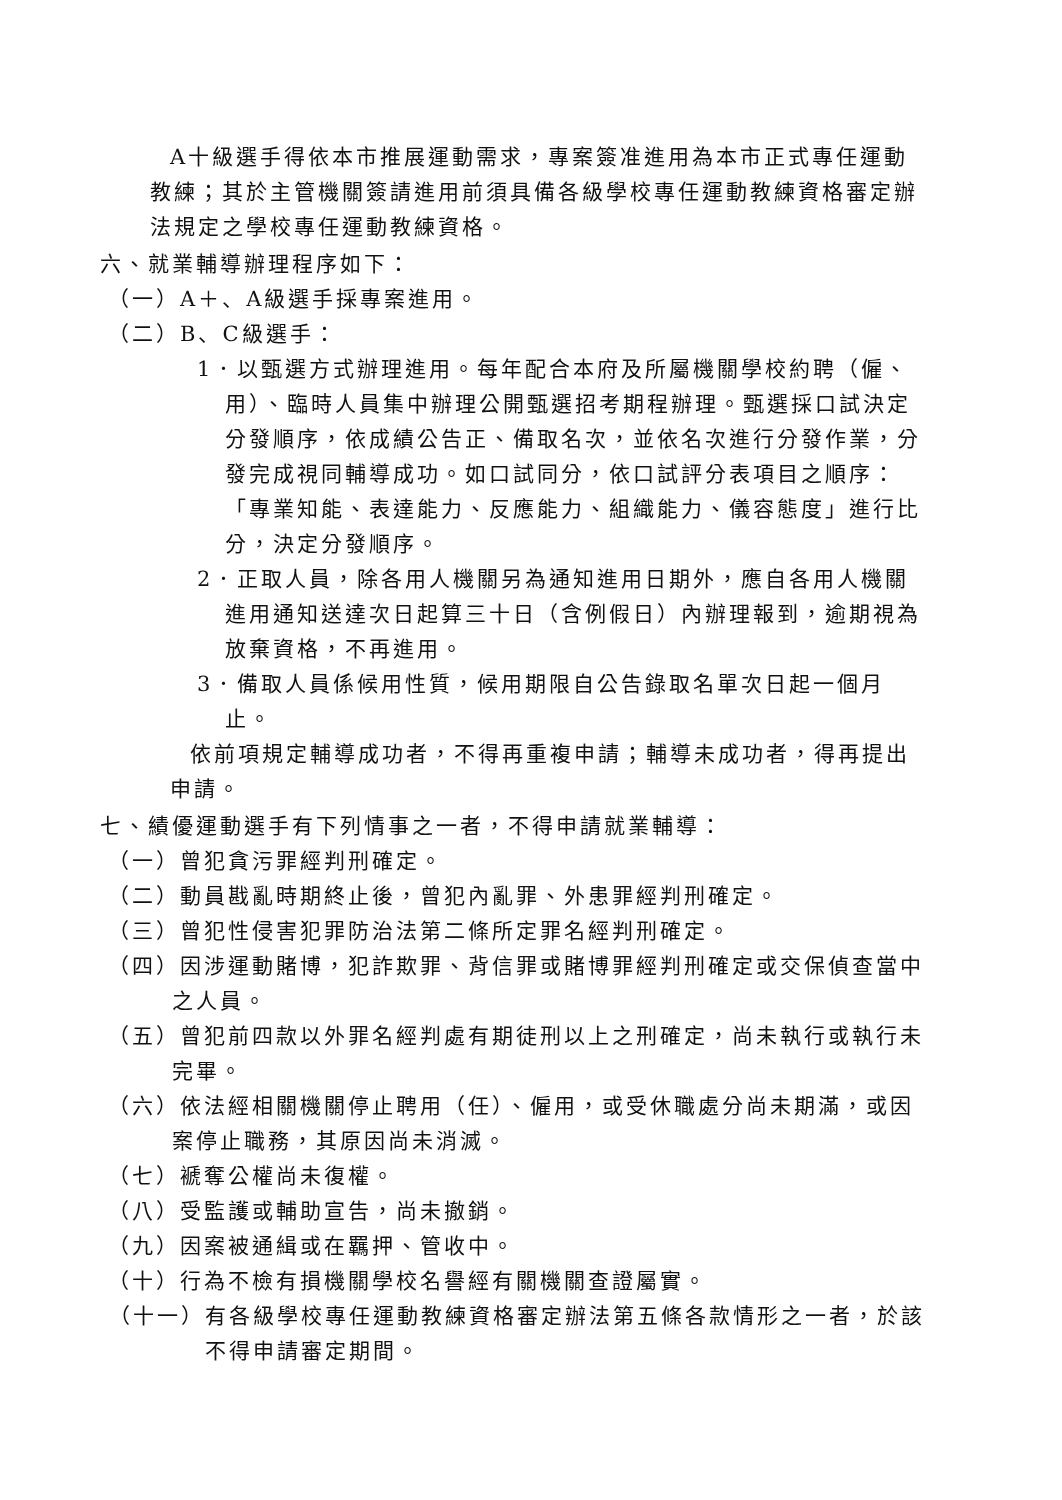A十級選手得依本市推展運動需求，專案簽准進用為本市正式專任運動教練；其於主管機關簽請進用前須具備各級學校專任運動教練資格審定辦法規定之學校專任運動教練資格。
六、就業輔導辦理程序如下：
（一）A＋、A級選手採專案進用。
（二）B、C級選手：
1．以甄選方式辦理進用。每年配合本府及所屬機關學校約聘（僱、用）、臨時人員集中辦理公開甄選招考期程辦理。甄選採口試決定分發順序，依成績公告正、備取名次，並依名次進行分發作業，分發完成視同輔導成功。如口試同分，依口試評分表項目之順序：「專業知能、表達能力、反應能力、組織能力、儀容態度」進行比分，決定分發順序。
2．正取人員，除各用人機關另為通知進用日期外，應自各用人機關進用通知送達次日起算三十日（含例假日）內辦理報到，逾期視為放棄資格，不再進用。
3．備取人員係候用性質，候用期限自公告錄取名單次日起一個月止。
依前項規定輔導成功者，不得再重複申請；輔導未成功者，得再提出申請。
七、績優運動選手有下列情事之一者，不得申請就業輔導：
（一）曾犯貪污罪經判刑確定。
（二）動員戡亂時期終止後，曾犯內亂罪、外患罪經判刑確定。
（三）曾犯性侵害犯罪防治法第二條所定罪名經判刑確定。
（四）因涉運動賭博，犯詐欺罪、背信罪或賭博罪經判刑確定或交保偵查當中之人員。
（五）曾犯前四款以外罪名經判處有期徒刑以上之刑確定，尚未執行或執行未完畢。
（六）依法經相關機關停止聘用（任）、僱用，或受休職處分尚未期滿，或因案停止職務，其原因尚未消滅。
（七）褫奪公權尚未復權。
（八）受監護或輔助宣告，尚未撤銷。
（九）因案被通緝或在羈押、管收中。
（十）行為不檢有損機關學校名譽經有關機關查證屬實。
（十一）有各級學校專任運動教練資格審定辦法第五條各款情形之一者，於該不得申請審定期間。